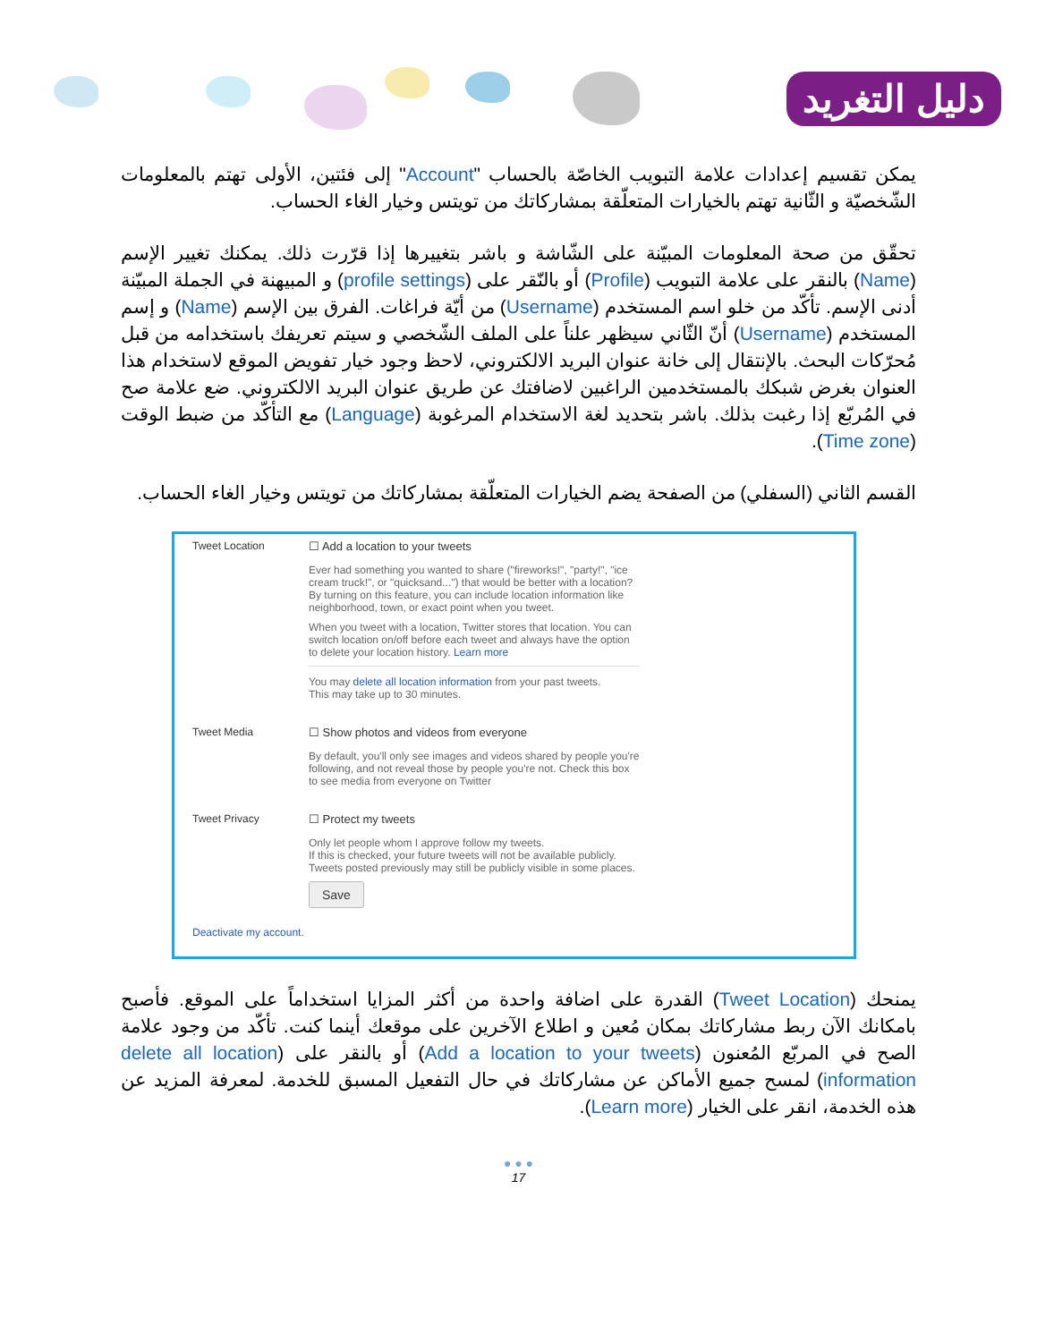دليل التغريد
يمكن تقسيم إعدادات علامة التبويب الخاصّة بالحساب "Account" إلى فئتين، الأولى تهتم بالمعلومات الشّخصيّة و الثّانية تهتم بالخيارات المتعلّقة بمشاركاتك من تويتس وخيار الغاء الحساب.
تحقّق من صحة المعلومات المبيّنة على الشّاشة و باشر بتغييرها إذا قرّرت ذلك. يمكنك تغيير الإسم (Name) بالنقر على علامة التبويب (Profile) أو بالنّقر على (profile settings) و المبيهنة في الجملة المبيّنة أدنى الإسم. تأكّد من خلو اسم المستخدم (Username) من أيّة فراغات. الفرق بين الإسم (Name) و إسم المستخدم (Username) أنّ الثّاني سيظهر علناً على الملف الشّخصي و سيتم تعريفك باستخدامه من قبل مُحرّكات البحث. بالإنتقال إلى خانة عنوان البريد الالكتروني، لاحظ وجود خيار تفويض الموقع لاستخدام هذا العنوان بغرض شبكك بالمستخدمين الراغبين لاضافتك عن طريق عنوان البريد الالكتروني. ضع علامة صح في المُربّع إذا رغبت بذلك. باشر بتحديد لغة الاستخدام المرغوبة (Language) مع التأكّد من ضبط الوقت (Time zone).
القسم الثاني (السفلي) من الصفحة يضم الخيارات المتعلّقة بمشاركاتك من تويتس وخيار الغاء الحساب.
Tweet Location ☐ Add a location to your tweets
Ever had something you wanted to share ("fireworks!", "party!", "ice cream truck!", or "quicksand...") that would be better with a location? By turning on this feature, you can include location information like neighborhood, town, or exact point when you tweet.
When you tweet with a location, Twitter stores that location. You can switch location on/off before each tweet and always have the option to delete your location history. Learn more
You may delete all location information from your past tweets.
This may take up to 30 minutes.
Tweet Media ☐ Show photos and videos from everyone
By default, you'll only see images and videos shared by people you're following, and not reveal those by people you're not. Check this box to see media from everyone on Twitter
Tweet Privacy ☐ Protect my tweets
Only let people whom I approve follow my tweets.
If this is checked, your future tweets will not be available publicly. Tweets posted previously may still be publicly visible in some places.
Save
Deactivate my account.
يمنحك (Tweet Location) القدرة على اضافة واحدة من أكثر المزايا استخداماً على الموقع. فأصبح بامكانك الآن ربط مشاركاتك بمكان مُعين و اطلاع الآخرين على موقعك أينما كنت. تأكّد من وجود علامة الصح في المربّع المُعنون (Add a location to your tweets) أو بالنقر على (delete all location information) لمسح جميع الأماكن عن مشاركاتك في حال التفعيل المسبق للخدمة. لمعرفة المزيد عن هذه الخدمة، انقر على الخيار (Learn more).
● ● ●
17